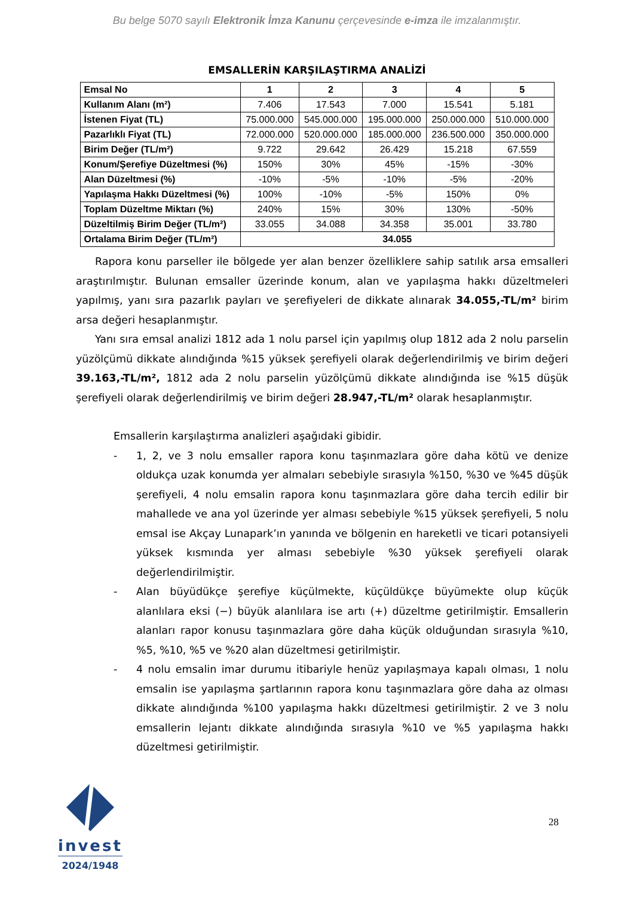Bu belge 5070 sayılı Elektronik İmza Kanunu çerçevesinde e-imza ile imzalanmıştır.
EMSALLERİN KARŞILAŞTIRMA ANALİZİ
| Emsal No | 1 | 2 | 3 | 4 | 5 |
| --- | --- | --- | --- | --- | --- |
| Kullanım Alanı (m²) | 7.406 | 17.543 | 7.000 | 15.541 | 5.181 |
| İstenen Fiyat (TL) | 75.000.000 | 545.000.000 | 195.000.000 | 250.000.000 | 510.000.000 |
| Pazarlıklı Fiyat (TL) | 72.000.000 | 520.000.000 | 185.000.000 | 236.500.000 | 350.000.000 |
| Birim Değer (TL/m²) | 9.722 | 29.642 | 26.429 | 15.218 | 67.559 |
| Konum/Şerefiye Düzeltmesi (%) | 150% | 30% | 45% | -15% | -30% |
| Alan Düzeltmesi (%) | -10% | -5% | -10% | -5% | -20% |
| Yapılaşma Hakkı Düzeltmesi (%) | 100% | -10% | -5% | 150% | 0% |
| Toplam Düzeltme Miktarı (%) | 240% | 15% | 30% | 130% | -50% |
| Düzeltilmiş Birim Değer (TL/m²) | 33.055 | 34.088 | 34.358 | 35.001 | 33.780 |
| Ortalama Birim Değer (TL/m²) | 34.055 | | | | |
Rapora konu parseller ile bölgede yer alan benzer özelliklere sahip satılık arsa emsalleri araştırılmıştır. Bulunan emsaller üzerinde konum, alan ve yapılaşma hakkı düzeltmeleri yapılmış, yanı sıra pazarlık payları ve şerefiyeleri de dikkate alınarak 34.055,-TL/m² birim arsa değeri hesaplanmıştır.
Yanı sıra emsal analizi 1812 ada 1 nolu parsel için yapılmış olup 1812 ada 2 nolu parselin yüzölçümü dikkate alındığında %15 yüksek şerefiyeli olarak değerlendirilmiş ve birim değeri 39.163,-TL/m², 1812 ada 2 nolu parselin yüzölçümü dikkate alındığında ise %15 düşük şerefiyeli olarak değerlendirilmiş ve birim değeri 28.947,-TL/m² olarak hesaplanmıştır.
Emsallerin karşılaştırma analizleri aşağıdaki gibidir.
- 1, 2, ve 3 nolu emsaller rapora konu taşınmazlara göre daha kötü ve denize oldukça uzak konumda yer almaları sebebiyle sırasıyla %150, %30 ve %45 düşük şerefiyeli, 4 nolu emsalin rapora konu taşınmazlara göre daha tercih edilir bir mahallede ve ana yol üzerinde yer alması sebebiyle %15 yüksek şerefiyeli, 5 nolu emsal ise Akçay Lunapark’ın yanında ve bölgenin en hareketli ve ticari potansiyeli yüksek kısmında yer alması sebebiyle %30 yüksek şerefiyeli olarak değerlendirilmiştir.
- Alan büyüdükçe şerefiye küçülmekte, küçüldükçe büyümekte olup küçük alanlılara eksi (−) büyük alanlılara ise artı (+) düzeltme getirilmiştir. Emsallerin alanları rapor konusu taşınmazlara göre daha küçük olduğundan sırasıyla %10, %5, %10, %5 ve %20 alan düzeltmesi getirilmiştir.
- 4 nolu emsalin imar durumu itibariyle henüz yapılaşmaya kapalı olması, 1 nolu emsalin ise yapılaşma şartlarının rapora konu taşınmazlara göre daha az olması dikkate alındığında %100 yapılaşma hakkı düzeltmesi getirilmiştir. 2 ve 3 nolu emsallerin lejantı dikkate alındığında sırasıyla %10 ve %5 yapılaşma hakkı düzeltmesi getirilmiştir.
invest
2024/1948
28